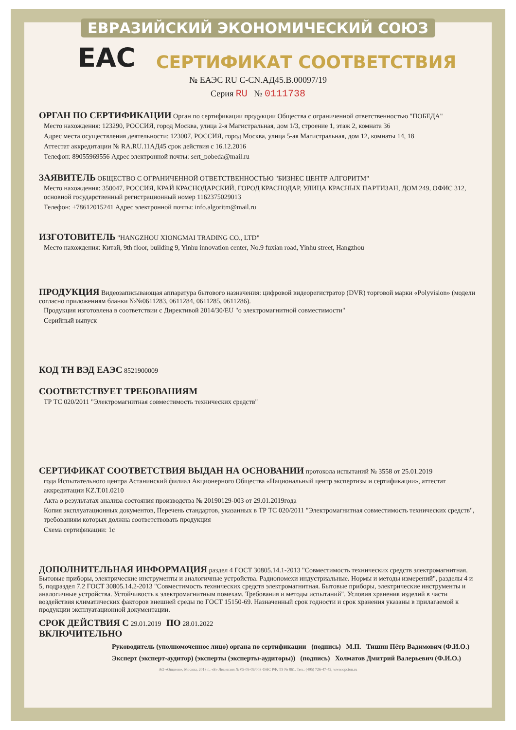ЕВРАЗИЙСКИЙ ЭКОНОМИЧЕСКИЙ СОЮЗ
EAC
СЕРТИФИКАТ СООТВЕТСТВИЯ
№ ЕАЭС RU C-CN.АД45.В.00097/19
Серия RU № 0111738
ОРГАН ПО СЕРТИФИКАЦИИ
Орган по сертификации продукции Общества с ограниченной ответственностью "ПОБЕДА"
Место нахождения: 123290, РОССИЯ, город Москва, улица 2-я Магистральная, дом 1/3, строение 1, этаж 2, комната 36
Адрес места осуществления деятельности: 123007, РОССИЯ, город Москва, улица 5-ая Магистральная, дом 12, комнаты 14, 18
Аттестат аккредитации № RA.RU.11АД45 срок действия с 16.12.2016
Телефон: 89055969556 Адрес электронной почты: sert_pobeda@mail.ru
ЗАЯВИТЕЛЬ
ОБЩЕСТВО С ОГРАНИЧЕННОЙ ОТВЕТСТВЕННОСТЬЮ "БИЗНЕС ЦЕНТР АЛГОРИТМ"
Место нахождения: 350047, РОССИЯ, КРАЙ КРАСНОДАРСКИЙ, ГОРОД КРАСНОДАР, УЛИЦА КРАСНЫХ ПАРТИЗАН, ДОМ 249, ОФИС 312, основной государственный регистрационный номер 1162375029013
Телефон: +78612015241 Адрес электронной почты: info.algoritm@mail.ru
ИЗГОТОВИТЕЛЬ
"HANGZHOU XIONGMAI TRADING CO., LTD"
Место нахождения: Китай, 9th floor, building 9, Yinhu innovation center, No.9 fuxian road, Yinhu street, Hangzhou
ПРОДУКЦИЯ
Видеозаписывающая аппаратура бытового назначения: цифровой видеорегистратор (DVR) торговой марки «Polyvision» (модели согласно приложениям бланки №№0611283, 0611284, 0611285, 0611286).
Продукция изготовлена в соответствии с Директивой 2014/30/EU "о электромагнитной совместимости"
Серийный выпуск
КОД ТН ВЭД ЕАЭС
8521900009
СООТВЕТСТВУЕТ ТРЕБОВАНИЯМ
ТР ТС 020/2011 "Электромагнитная совместимость технических средств"
СЕРТИФИКАТ СООТВЕТСТВИЯ ВЫДАН НА ОСНОВАНИИ
протокола испытаний № 3558 от 25.01.2019
года Испытательного центра Астанинский филиал Акционерного Общества «Национальный центр экспертизы и сертификации», аттестат аккредитации KZ.T.01.0210
Акта о результатах анализа состояния производства № 20190129-003 от 29.01.2019года
Копия эксплуатационных документов, Перечень стандартов, указанных в ТР ТС 020/2011 "Электромагнитная совместимость технических средств", требованиям которых должна соответствовать продукция
Схема сертификации: 1с
ДОПОЛНИТЕЛЬНАЯ ИНФОРМАЦИЯ
раздел 4 ГОСТ 30805.14.1-2013 "Совместимость технических средств электромагнитная. Бытовые приборы, электрические инструменты и аналогичные устройства. Радиопомехи индустриальные. Нормы и методы измерений", разделы 4 и 5, подраздел 7.2 ГОСТ 30805.14.2-2013 "Совместимость технических средств электромагнитная. Бытовые приборы, электрические инструменты и аналогичные устройства. Устойчивость к электромагнитным помехам. Требования и методы испытаний". Условия хранения изделий в части воздействия климатических факторов внешней среды по ГОСТ 15150-69. Назначенный срок годности и срок хранения указаны в прилагаемой к продукции эксплуатационной документации.
СРОК ДЕЙСТВИЯ С
29.01.2019
ПО
28.01.2022
ВКЛЮЧИТЕЛЬНО
Руководитель (уполномоченное лицо) органа по сертификации (подпись) М.П. Тишин Пётр Вадимович (Ф.И.О.)
Эксперт (эксперт-аудитор) (эксперты (эксперты-аудиторы)) (подпись) Холматов Дмитрий Валерьевич (Ф.И.О.)
АО «Опцион», Москва, 2018 г., «Б» Лицензия № 05-05-09/003 ФНС РФ, ТЗ № 861. Тел.: (495) 726-47-42, www.opcion.ru